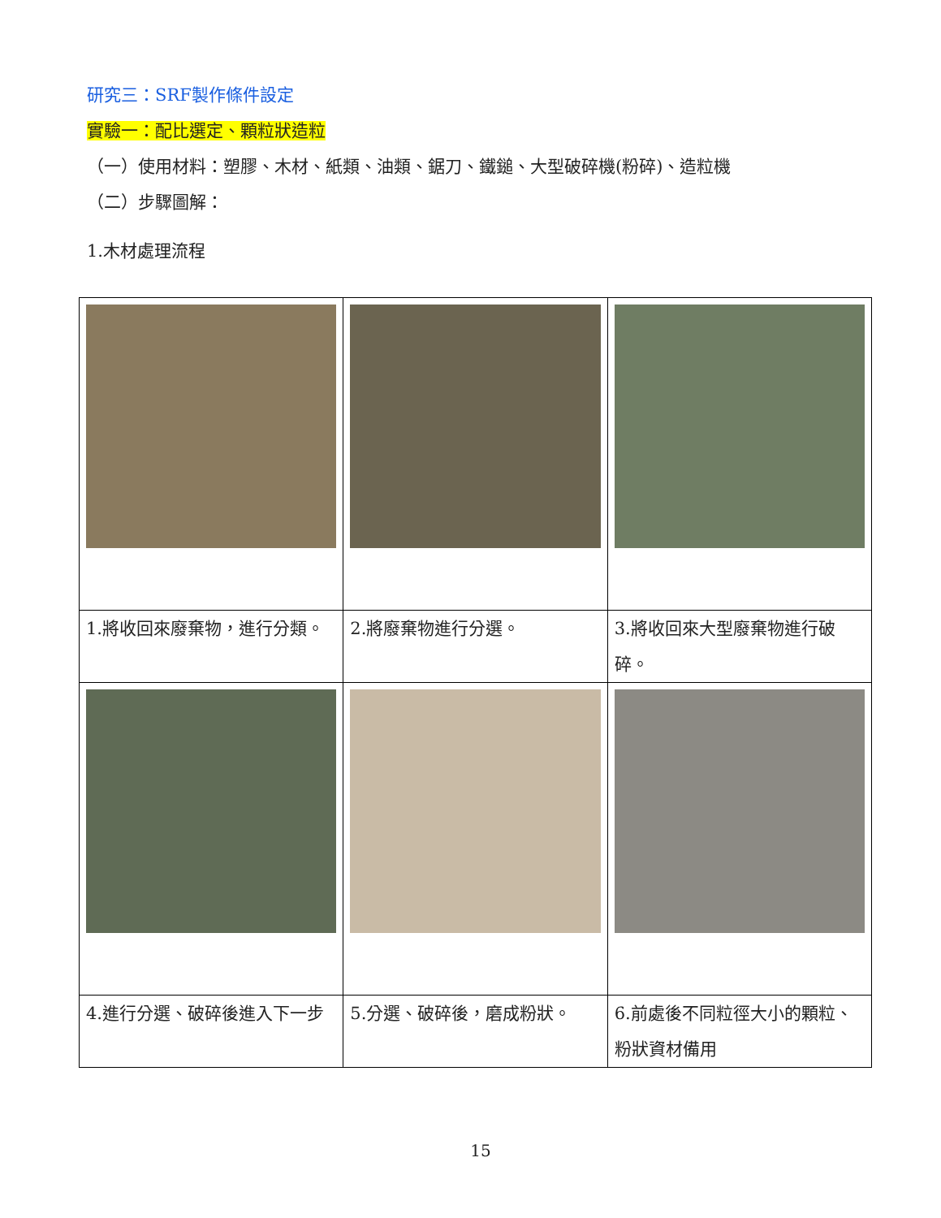研究三：SRF製作條件設定
實驗一：配比選定、顆粒狀造粒
（一）使用材料：塑膠、木材、紙類、油類、鋸刀、鐵鎚、大型破碎機(粉碎)、造粒機
（二）步驟圖解：
1.木材處理流程
| 1.將收回來廢棄物，進行分類。 | 2.將廢棄物進行分選。 | 3.將收回來大型廢棄物進行破碎。 |
| 4.進行分選、破碎後進入下一步 | 5.分選、破碎後，磨成粉狀。 | 6.前處後不同粒徑大小的顆粒、粉狀資材備用 |
15